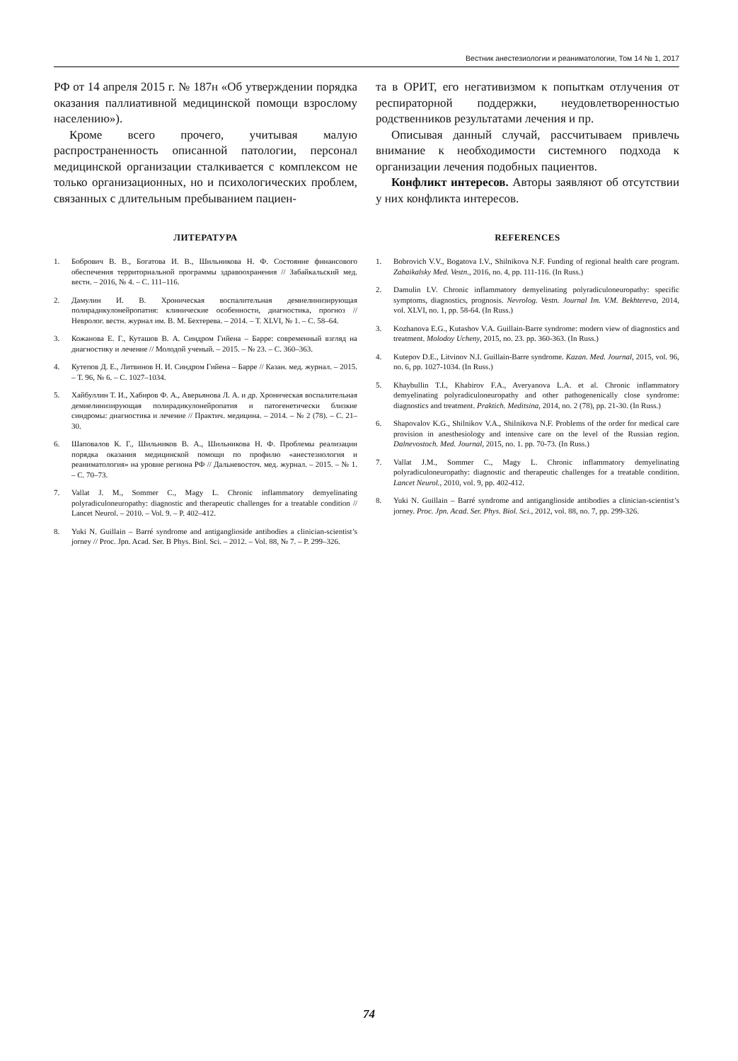Вестник анестезиологии и реаниматологии, Том 14 № 1, 2017
РФ от 14 апреля 2015 г. № 187н «Об утверждении порядка оказания паллиативной медицинской помощи взрослому населению»).
Кроме всего прочего, учитывая малую распространенность описанной патологии, персонал медицинской организации сталкивается с комплексом не только организационных, но и психологических проблем, связанных с длительным пребыванием пациен-
та в ОРИТ, его негативизмом к попыткам отлучения от респираторной поддержки, неудовлетворенностью родственников результатами лечения и пр.
Описывая данный случай, рассчитываем привлечь внимание к необходимости системного подхода к организации лечения подобных пациентов.
Конфликт интересов. Авторы заявляют об отсутствии у них конфликта интересов.
ЛИТЕРАТУРА
1. Бобрович В. В., Богатова И. В., Шильникова Н. Ф. Состояние финансового обеспечения территориальной программы здравоохранения // Забайкальский мед. вестн. – 2016, № 4. – С. 111–116.
2. Дамулин И. В. Хроническая воспалительная демиелинизирующая полирадикулонейропатия: клинические особенности, диагностика, прогноз // Невролог. вестн. журнал им. В. М. Бехтерева. – 2014. – Т. XLVI, № 1. – С. 58–64.
3. Кожанова Е. Г., Куташов В. А. Синдром Гийена – Барре: современный взгляд на диагностику и лечение // Молодой ученый. – 2015. – № 23. – С. 360–363.
4. Кутепов Д. Е., Литвинов Н. И. Синдром Гийена – Барре // Казан. мед. журнал. – 2015. – Т. 96, № 6. – С. 1027–1034.
5. Хайбуллин Т. И., Хабиров Ф. А., Аверьянова Л. А. и др. Хроническая воспалительная демиелинизирующая полирадикулонейропатия и патогенетически близкие синдромы: диагностика и лечение // Практич. медицина. – 2014. – № 2 (78). – С. 21–30.
6. Шаповалов К. Г., Шильников В. А., Шильникова Н. Ф. Проблемы реализации порядка оказания медицинской помощи по профилю «анестезиология и реаниматология» на уровне региона РФ // Дальневосточ. мед. журнал. – 2015. – № 1. – С. 70–73.
7. Vallat J. M., Sommer C., Magy L. Chronic inflammatory demyelinating polyradiculoneuropathy: diagnostic and therapeutic challenges for a treatable condition // Lancet Neurol. – 2010. – Vol. 9. – P. 402–412.
8. Yuki N. Guillain – Barré syndrome and antiganglioside antibodies a clinician-scientist’s jorney // Proc. Jpn. Acad. Ser. B Phys. Biol. Sci. – 2012. – Vol. 88, № 7. – P. 299–326.
REFERENCES
1. Bobrovich V.V., Bogatova I.V., Shilnikova N.F. Funding of regional health care program. Zabaikalsky Med. Vestn., 2016, no. 4, pp. 111-116. (In Russ.)
2. Damulin I.V. Chronic inflammatory demyelinating polyradiculoneuropathy: specific symptoms, diagnostics, prognosis. Nevrolog. Vestn. Journal Im. V.M. Bekhtereva, 2014, vol. XLVI, no. 1, pp. 58-64. (In Russ.)
3. Kozhanova E.G., Kutashov V.A. Guillain-Barre syndrome: modern view of diagnostics and treatment. Molodoy Ucheny, 2015, no. 23. pp. 360-363. (In Russ.)
4. Kutepov D.E., Litvinov N.I. Guillain-Barre syndrome. Kazan. Med. Journal, 2015, vol. 96, no. 6, pp. 1027-1034. (In Russ.)
5. Khaybullin T.I., Khabirov F.A., Averyanova L.A. et al. Chronic inflammatory demyelinating polyradiculoneuropathy and other pathogenenically close syndrome: diagnostics and treatment. Praktich. Meditsina, 2014, no. 2 (78), pp. 21-30. (In Russ.)
6. Shapovalov K.G., Shilnikov V.A., Shilnikova N.F. Problems of the order for medical care provision in anesthesiology and intensive care on the level of the Russian region. Dalnevostoch. Med. Journal, 2015, no. 1. pp. 70-73. (In Russ.)
7. Vallat J.M., Sommer C., Magy L. Chronic inflammatory demyelinating polyradiculoneuropathy: diagnostic and therapeutic challenges for a treatable condition. Lancet Neurol., 2010, vol. 9, pp. 402-412.
8. Yuki N. Guillain – Barré syndrome and antiganglioside antibodies a clinician-scientist’s jorney. Proc. Jpn. Acad. Ser. Phys. Biol. Sci., 2012, vol. 88, no. 7, pp. 299-326.
74